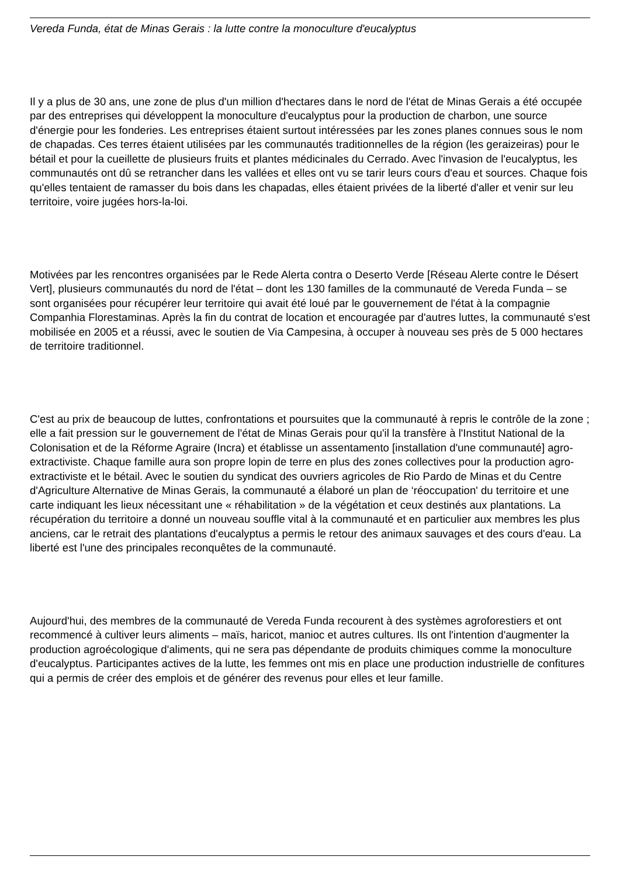Vereda Funda, état de Minas Gerais : la lutte contre la monoculture d'eucalyptus
Il y a plus de 30 ans, une zone de plus d'un million d'hectares dans le nord de l'état de Minas Gerais a été occupée par des entreprises qui développent la monoculture d'eucalyptus pour la production de charbon, une source d'énergie pour les fonderies. Les entreprises étaient surtout intéressées par les zones planes connues sous le nom de chapadas. Ces terres étaient utilisées par les communautés traditionnelles de la région (les geraizeiras) pour le bétail et pour la cueillette de plusieurs fruits et plantes médicinales du Cerrado. Avec l'invasion de l'eucalyptus, les communautés ont dû se retrancher dans les vallées et elles ont vu se tarir leurs cours d'eau et sources. Chaque fois qu'elles tentaient de ramasser du bois dans les chapadas, elles étaient privées de la liberté d'aller et venir sur leu territoire, voire jugées hors-la-loi.
Motivées par les rencontres organisées par le Rede Alerta contra o Deserto Verde [Réseau Alerte contre le Désert Vert], plusieurs communautés du nord de l'état – dont les 130 familles de la communauté de Vereda Funda – se sont organisées pour récupérer leur territoire qui avait été loué par le gouvernement de l'état à la compagnie Companhia Florestaminas. Après la fin du contrat de location et encouragée par d'autres luttes, la communauté s'est mobilisée en 2005 et a réussi, avec le soutien de Via Campesina, à occuper à nouveau ses près de 5 000 hectares de territoire traditionnel.
C'est au prix de beaucoup de luttes, confrontations et poursuites que la communauté à repris le contrôle de la zone ; elle a fait pression sur le gouvernement de l'état de Minas Gerais pour qu'il la transfère à l'Institut National de la Colonisation et de la Réforme Agraire (Incra) et établisse un assentamento [installation d'une communauté] agro-extractiviste. Chaque famille aura son propre lopin de terre en plus des zones collectives pour la production agro-extractiviste et le bétail. Avec le soutien du syndicat des ouvriers agricoles de Rio Pardo de Minas et du Centre d'Agriculture Alternative de Minas Gerais, la communauté a élaboré un plan de ‘réoccupation' du territoire et une carte indiquant les lieux nécessitant une « réhabilitation » de la végétation et ceux destinés aux plantations. La récupération du territoire a donné un nouveau souffle vital à la communauté et en particulier aux membres les plus anciens, car le retrait des plantations d'eucalyptus a permis le retour des animaux sauvages et des cours d'eau. La liberté est l'une des principales reconquêtes de la communauté.
Aujourd'hui, des membres de la communauté de Vereda Funda recourent à des systèmes agroforestiers et ont recommencé à cultiver leurs aliments – maïs, haricot, manioc et autres cultures. Ils ont l'intention d'augmenter la production agroécologique d'aliments, qui ne sera pas dépendante de produits chimiques comme la monoculture d'eucalyptus. Participantes actives de la lutte, les femmes ont mis en place une production industrielle de confitures qui a permis de créer des emplois et de générer des revenus pour elles et leur famille.